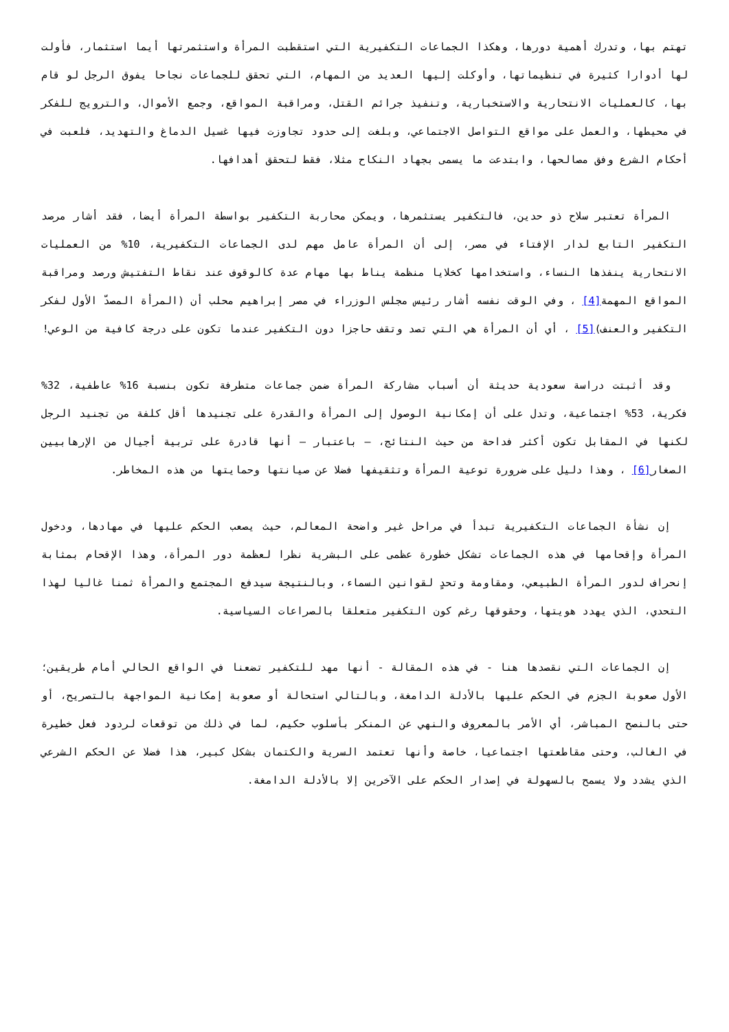تهتم بها، وتدرك أهمية دورها، وهكذا الجماعات التكفيرية التي استقطبت المرأة واستثمرتها أيما استثمار، فأولت لها أدوارا كثيرة في تنظيماتها، وأوكلت إليها العديد من المهام، التي تحقق للجماعات نجاحا يفوق الرجل لو قام بها، كالعمليات الانتحارية والاستخبارية، وتنفيذ جرائم القتل، ومراقبة المواقع، وجمع الأموال، والترويج للفكر في محيطها، والعمل على مواقع التواصل الاجتماعي، وبلغت إلى حدود تجاوزت فيها غسيل الدماغ والتهديد، فلعبت في أحكام الشرع وفق مصالحها، وابتدعت ما يسمى بجهاد النكاح مثلا، فقط لتحقق أهدافها.
المرأة تعتبر سلاح ذو حدين، فالتكفير يستثمرها، ويمكن محاربة التكفير بواسطة المرأة أيضا، فقد أشار مرصد التكفير التابع لدار الإفتاء في مصر، إلى أن المرأة عامل مهم لدى الجماعات التكفيرية، 10% من العمليات الانتحارية ينفذها النساء، واستخدامها كخلايا منظمة يناط بها مهام عدة كالوقوف عند نقاط التفتيش ورصد ومراقبة المواقع المهمة[4] ، وفي الوقت نفسه أشار رئيس مجلس الوزراء في مصر إبراهيم محلب أن (المرأة المصدّ الأول لفكر التكفير والعنف)[5] ، أي أن المرأة هي التي تصد وتقف حاجزا دون التكفير عندما تكون على درجة كافية من الوعي!
وقد أثبتت دراسة سعودية حديثة أن أسباب مشاركة المرأة ضمن جماعات متطرفة تكون بنسبة 16% عاطفية، 32% فكرية، 53% اجتماعية، وتدل على أن إمكانية الوصول إلى المرأة والقدرة على تجنيدها أقل كلفة من تجنيد الرجل لكنها في المقابل تكون أكثر فداحة من حيث النتائج، – باعتبار – أنها قادرة على تربية أجيال من الإرهابيين الصغار[6] ، وهذا دليل على ضرورة توعية المرأة وتثقيفها فضلا عن صيانتها وحمايتها من هذه المخاطر.
إن نشأة الجماعات التكفيرية تبدأ في مراحل غير واضحة المعالم، حيث يصعب الحكم عليها في مهادها، ودخول المرأة وإقحامها في هذه الجماعات تشكل خطورة عظمى على البشرية نظرا لعظمة دور المرأة، وهذا الإقحام بمثابة إنحراف لدور المرأة الطبيعي، ومقاومة وتحدٍ لقوانين السماء، وبالنتيجة سيدفع المجتمع والمرأة ثمنا غاليا لهذا التحدي، الذي يهدد هويتها، وحقوقها رغم كون التكفير متعلقا بالصراعات السياسية.
إن الجماعات التي نقصدها هنا - في هذه المقالة - أنها مهد للتكفير تضعنا في الواقع الحالي أمام طريقين؛ الأول صعوبة الجزم في الحكم عليها بالأدلة الدامغة، وبالتالي استحالة أو صعوبة إمكانية المواجهة بالتصريح، أو حتى بالنصح المباشر، أي الأمر بالمعروف والنهي عن المنكر بأسلوب حكيم، لما في ذلك من توقعات لردود فعل خطيرة في الغالب، وحتى مقاطعتها اجتماعيا، خاصة وأنها تعتمد السرية والكتمان بشكل كبير، هذا فضلا عن الحكم الشرعي الذي يشدد ولا يسمح بالسهولة في إصدار الحكم على الآخرين إلا بالأدلة الدامغة.